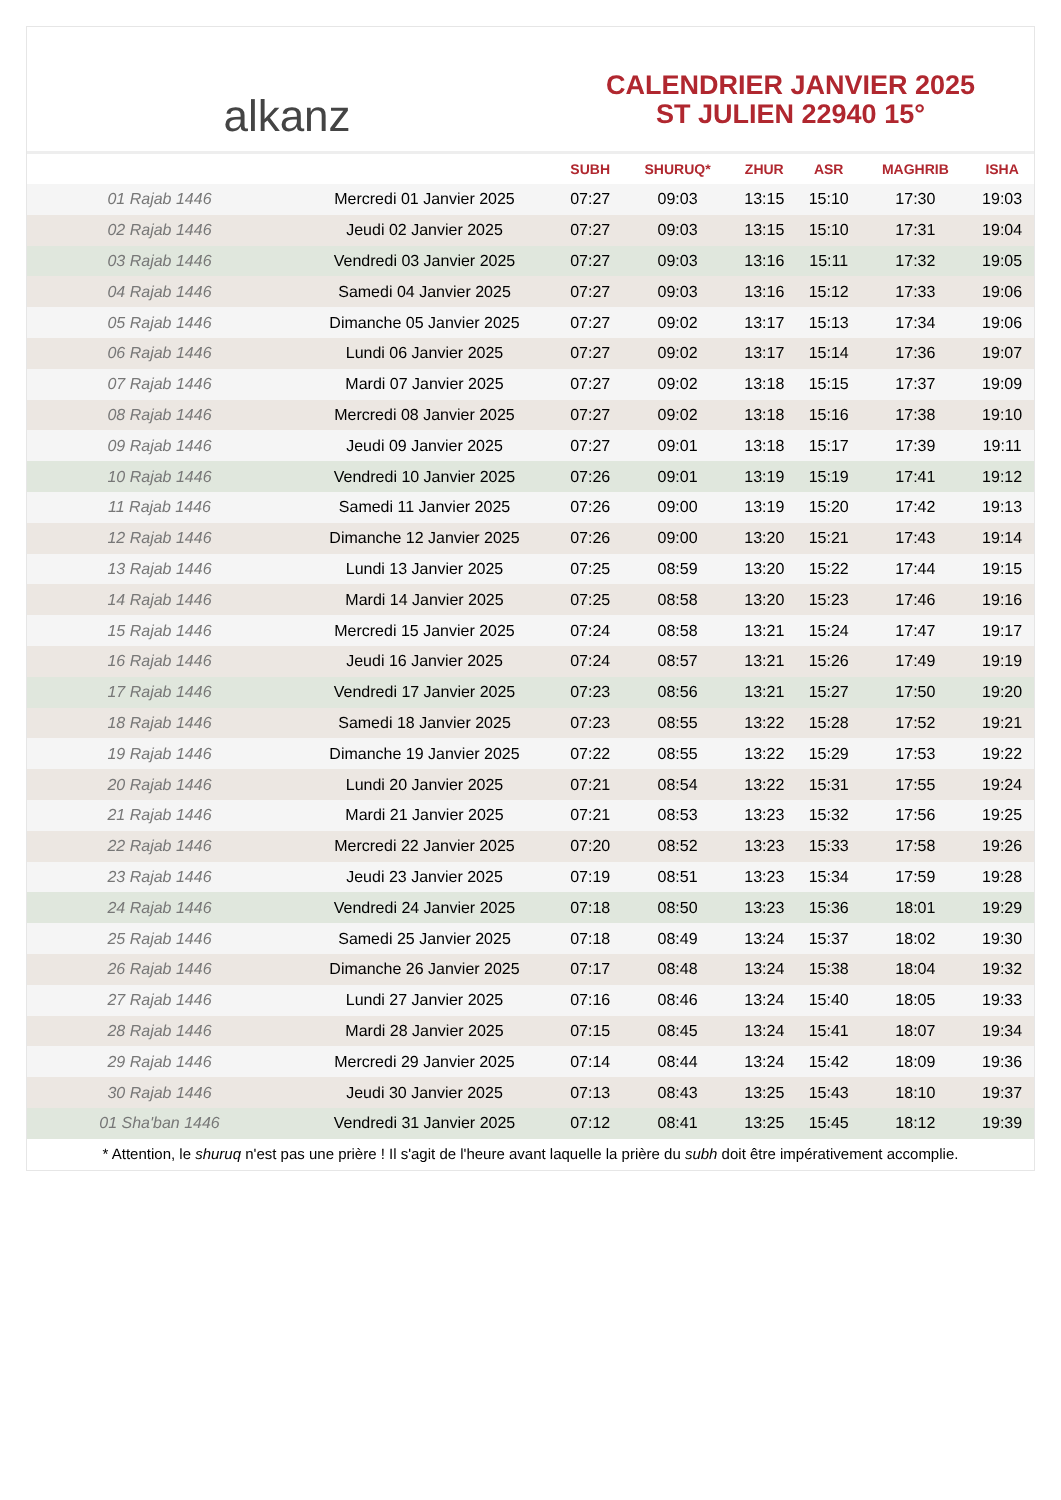alkanz
CALENDRIER JANVIER 2025
ST JULIEN 22940 15°
| | | SUBH | SHURUQ* | ZHUR | ASR | MAGHRIB | ISHA |
| --- | --- | --- | --- | --- | --- | --- | --- |
| 01 Rajab 1446 | Mercredi 01 Janvier 2025 | 07:27 | 09:03 | 13:15 | 15:10 | 17:30 | 19:03 |
| 02 Rajab 1446 | Jeudi 02 Janvier 2025 | 07:27 | 09:03 | 13:15 | 15:10 | 17:31 | 19:04 |
| 03 Rajab 1446 | Vendredi 03 Janvier 2025 | 07:27 | 09:03 | 13:16 | 15:11 | 17:32 | 19:05 |
| 04 Rajab 1446 | Samedi 04 Janvier 2025 | 07:27 | 09:03 | 13:16 | 15:12 | 17:33 | 19:06 |
| 05 Rajab 1446 | Dimanche 05 Janvier 2025 | 07:27 | 09:02 | 13:17 | 15:13 | 17:34 | 19:06 |
| 06 Rajab 1446 | Lundi 06 Janvier 2025 | 07:27 | 09:02 | 13:17 | 15:14 | 17:36 | 19:07 |
| 07 Rajab 1446 | Mardi 07 Janvier 2025 | 07:27 | 09:02 | 13:18 | 15:15 | 17:37 | 19:09 |
| 08 Rajab 1446 | Mercredi 08 Janvier 2025 | 07:27 | 09:02 | 13:18 | 15:16 | 17:38 | 19:10 |
| 09 Rajab 1446 | Jeudi 09 Janvier 2025 | 07:27 | 09:01 | 13:18 | 15:17 | 17:39 | 19:11 |
| 10 Rajab 1446 | Vendredi 10 Janvier 2025 | 07:26 | 09:01 | 13:19 | 15:19 | 17:41 | 19:12 |
| 11 Rajab 1446 | Samedi 11 Janvier 2025 | 07:26 | 09:00 | 13:19 | 15:20 | 17:42 | 19:13 |
| 12 Rajab 1446 | Dimanche 12 Janvier 2025 | 07:26 | 09:00 | 13:20 | 15:21 | 17:43 | 19:14 |
| 13 Rajab 1446 | Lundi 13 Janvier 2025 | 07:25 | 08:59 | 13:20 | 15:22 | 17:44 | 19:15 |
| 14 Rajab 1446 | Mardi 14 Janvier 2025 | 07:25 | 08:58 | 13:20 | 15:23 | 17:46 | 19:16 |
| 15 Rajab 1446 | Mercredi 15 Janvier 2025 | 07:24 | 08:58 | 13:21 | 15:24 | 17:47 | 19:17 |
| 16 Rajab 1446 | Jeudi 16 Janvier 2025 | 07:24 | 08:57 | 13:21 | 15:26 | 17:49 | 19:19 |
| 17 Rajab 1446 | Vendredi 17 Janvier 2025 | 07:23 | 08:56 | 13:21 | 15:27 | 17:50 | 19:20 |
| 18 Rajab 1446 | Samedi 18 Janvier 2025 | 07:23 | 08:55 | 13:22 | 15:28 | 17:52 | 19:21 |
| 19 Rajab 1446 | Dimanche 19 Janvier 2025 | 07:22 | 08:55 | 13:22 | 15:29 | 17:53 | 19:22 |
| 20 Rajab 1446 | Lundi 20 Janvier 2025 | 07:21 | 08:54 | 13:22 | 15:31 | 17:55 | 19:24 |
| 21 Rajab 1446 | Mardi 21 Janvier 2025 | 07:21 | 08:53 | 13:23 | 15:32 | 17:56 | 19:25 |
| 22 Rajab 1446 | Mercredi 22 Janvier 2025 | 07:20 | 08:52 | 13:23 | 15:33 | 17:58 | 19:26 |
| 23 Rajab 1446 | Jeudi 23 Janvier 2025 | 07:19 | 08:51 | 13:23 | 15:34 | 17:59 | 19:28 |
| 24 Rajab 1446 | Vendredi 24 Janvier 2025 | 07:18 | 08:50 | 13:23 | 15:36 | 18:01 | 19:29 |
| 25 Rajab 1446 | Samedi 25 Janvier 2025 | 07:18 | 08:49 | 13:24 | 15:37 | 18:02 | 19:30 |
| 26 Rajab 1446 | Dimanche 26 Janvier 2025 | 07:17 | 08:48 | 13:24 | 15:38 | 18:04 | 19:32 |
| 27 Rajab 1446 | Lundi 27 Janvier 2025 | 07:16 | 08:46 | 13:24 | 15:40 | 18:05 | 19:33 |
| 28 Rajab 1446 | Mardi 28 Janvier 2025 | 07:15 | 08:45 | 13:24 | 15:41 | 18:07 | 19:34 |
| 29 Rajab 1446 | Mercredi 29 Janvier 2025 | 07:14 | 08:44 | 13:24 | 15:42 | 18:09 | 19:36 |
| 30 Rajab 1446 | Jeudi 30 Janvier 2025 | 07:13 | 08:43 | 13:25 | 15:43 | 18:10 | 19:37 |
| 01 Sha'ban 1446 | Vendredi 31 Janvier 2025 | 07:12 | 08:41 | 13:25 | 15:45 | 18:12 | 19:39 |
* Attention, le shuruq n'est pas une prière ! Il s'agit de l'heure avant laquelle la prière du subh doit être impérativement accomplie.